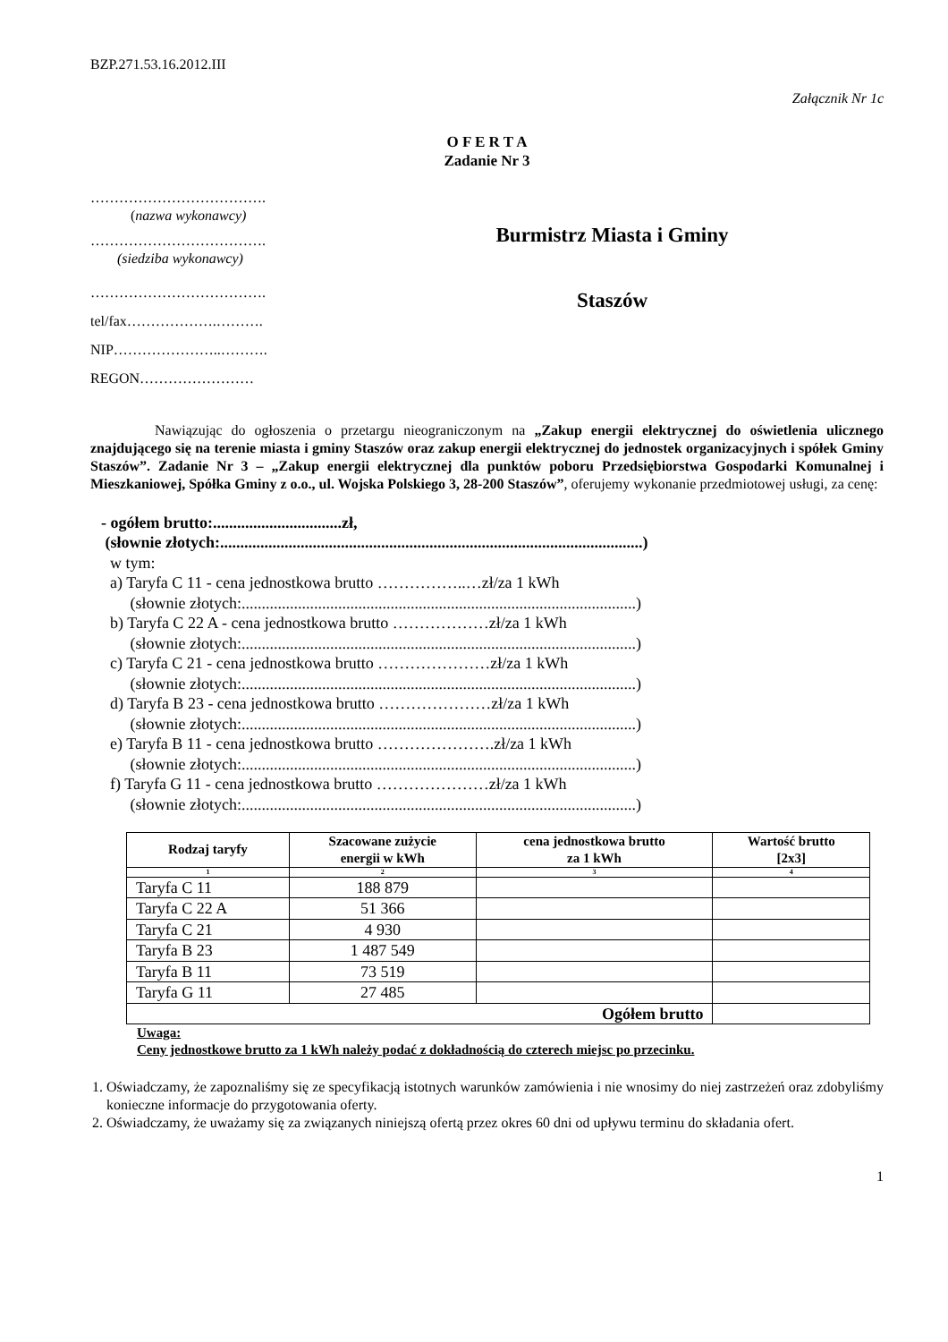BZP.271.53.16.2012.III
Załącznik Nr 1c
O F E R T A
Zadanie Nr 3
……………………………….
(nazwa wykonawcy)
……………………………….
(siedziba wykonawcy)
……………………………….
tel/fax……………….……….
NIP…………………..……….
REGON……………………
Burmistrz Miasta i Gminy
Staszów
Nawiązując do ogłoszenia o przetargu nieograniczonym na „Zakup energii elektrycznej do oświetlenia ulicznego znajdującego się na terenie miasta i gminy Staszów oraz zakup energii elektrycznej do jednostek organizacyjnych i spółek Gminy Staszów”. Zadanie Nr 3 – „Zakup energii elektrycznej dla punktów poboru Przedsiębiorstwa Gospodarki Komunalnej i Mieszkaniowej, Spółka Gminy z o.o., ul. Wojska Polskiego 3, 28-200 Staszów”, oferujemy wykonanie przedmiotowej usługi, za cenę:
- ogółem brutto:................................zł,
(słownie złotych:.........................................................................................................)
w tym:
a) Taryfa C 11 - cena jednostkowa brutto ……………..…zł/za 1 kWh
(słownie złotych:..................................................................................................)
b) Taryfa C 22 A - cena jednostkowa brutto ………………zł/za 1 kWh
(słownie złotych:..................................................................................................)
c) Taryfa C 21 - cena jednostkowa brutto …………………zł/za 1 kWh
(słownie złotych:..................................................................................................)
d) Taryfa B 23 - cena jednostkowa brutto …………………zł/za 1 kWh
(słownie złotych:..................................................................................................)
e) Taryfa B 11 - cena jednostkowa brutto ………………….zł/za 1 kWh
(słownie złotych:..................................................................................................)
f) Taryfa G 11 - cena jednostkowa brutto …………………zł/za 1 kWh
(słownie złotych:..................................................................................................)
| Rodzaj taryfy | Szacowane zużycie energii w kWh | cena jednostkowa brutto za 1 kWh | Wartość brutto [2x3] |
| --- | --- | --- | --- |
| 1 | 2 | 3 | 4 |
| Taryfa C 11 | 188 879 | | |
| Taryfa C 22 A | 51 366 | | |
| Taryfa C 21 | 4 930 | | |
| Taryfa B 23 | 1 487 549 | | |
| Taryfa B 11 | 73 519 | | |
| Taryfa G 11 | 27 485 | | |
| Ogółem brutto | | | |
Uwaga:
Ceny jednostkowe brutto za 1 kWh należy podać z dokładnością do czterech miejsc po przecinku.
1. Oświadczamy, że zapoznaliśmy się ze specyfikacją istotnych warunków zamówienia i nie wnosimy do niej zastrzeżeń oraz zdobyliśmy konieczne informacje do przygotowania oferty.
2. Oświadczamy, że uważamy się za związanych niniejszą ofertą przez okres 60 dni od upływu terminu do składania ofert.
1